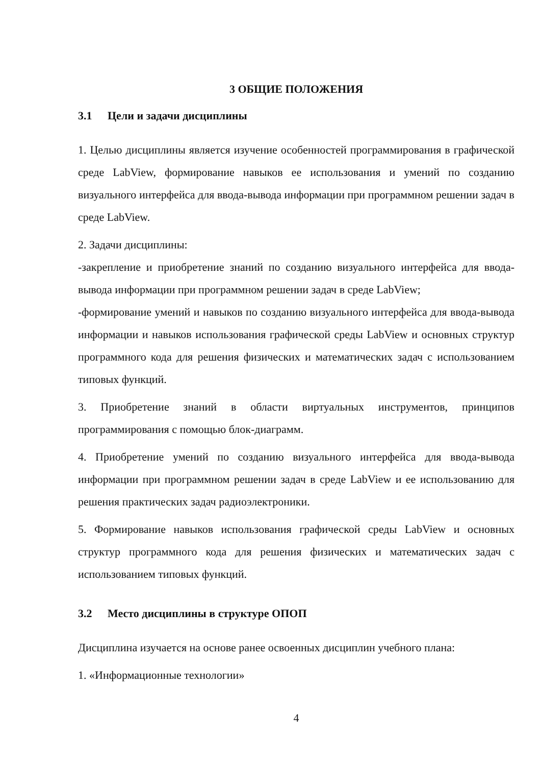3 ОБЩИЕ ПОЛОЖЕНИЯ
3.1 Цели и задачи дисциплины
1. Целью дисциплины является изучение особенностей программирования в графической среде LabView, формирование навыков ее использования и умений по созданию визуального интерфейса для ввода-вывода информации при программном решении задач в среде LabView.
2. Задачи дисциплины:
-закрепление и приобретение знаний по созданию визуального интерфейса для ввода-вывода информации при программном решении задач в среде LabView;
-формирование умений и навыков по созданию визуального интерфейса для ввода-вывода информации и навыков использования графической среды LabView и основных структур программного кода для решения физических и математических задач с использованием типовых функций.
3. Приобретение знаний в области виртуальных инструментов, принципов программирования с помощью блок-диаграмм.
4. Приобретение умений по созданию визуального интерфейса для ввода-вывода информации при программном решении задач в среде LabView и ее использованию для решения практических задач радиоэлектроники.
5. Формирование навыков использования графической среды LabView и основных структур программного кода для решения физических и математических задач с использованием типовых функций.
3.2 Место дисциплины в структуре ОПОП
Дисциплина изучается на основе ранее освоенных дисциплин учебного плана:
1. «Информационные технологии»
4